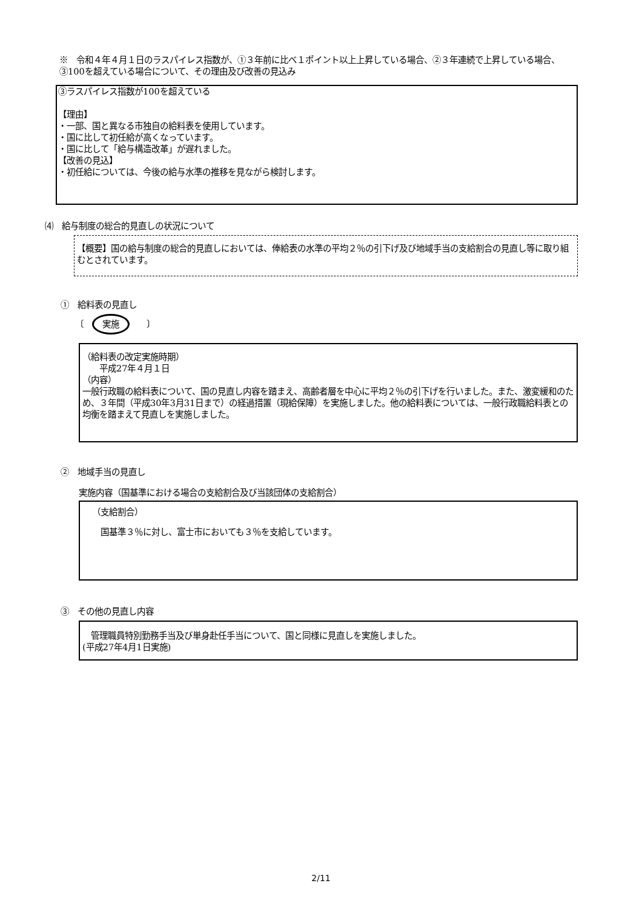※　令和４年４月１日のラスパイレス指数が、①３年前に比べ１ポイント以上上昇している場合、②３年連続で上昇している場合、③100を超えている場合について、その理由及び改善の見込み
③ラスパイレス指数が100を超えている
【理由】
・一部、国と異なる市独自の給料表を使用しています。
・国に比して初任給が高くなっています。
・国に比して「給与構造改革」が遅れました。
【改善の見込】
・初任給については、今後の給与水準の推移を見ながら検討します。
⑷　給与制度の総合的見直しの状況について
【概要】国の給与制度の総合的見直しにおいては、俸給表の水準の平均２％の引下げ及び地域手当の支給割合の見直し等に取り組むとされています。
①　給料表の見直し
〔　実施　　〕
（給料表の改定実施時期）
　　平成27年４月１日
（内容）
一般行政職の給料表について、国の見直し内容を踏まえ、高齢者層を中心に平均２％の引下げを行いました。また、激変緩和のため、３年間（平成30年3月31日まで）の経過措置（現給保障）を実施しました。他の給料表については、一般行政職給料表との均衡を踏まえて見直しを実施しました。
②　地域手当の見直し
実施内容（国基準における場合の支給割合及び当該団体の支給割合）
（支給割合）
　国基準３％に対し、富士市においても３％を支給しています。
③　その他の見直し内容
　管理職員特別勤務手当及び単身赴任手当について、国と同様に見直しを実施しました。
(平成27年4月1日実施)
2/11